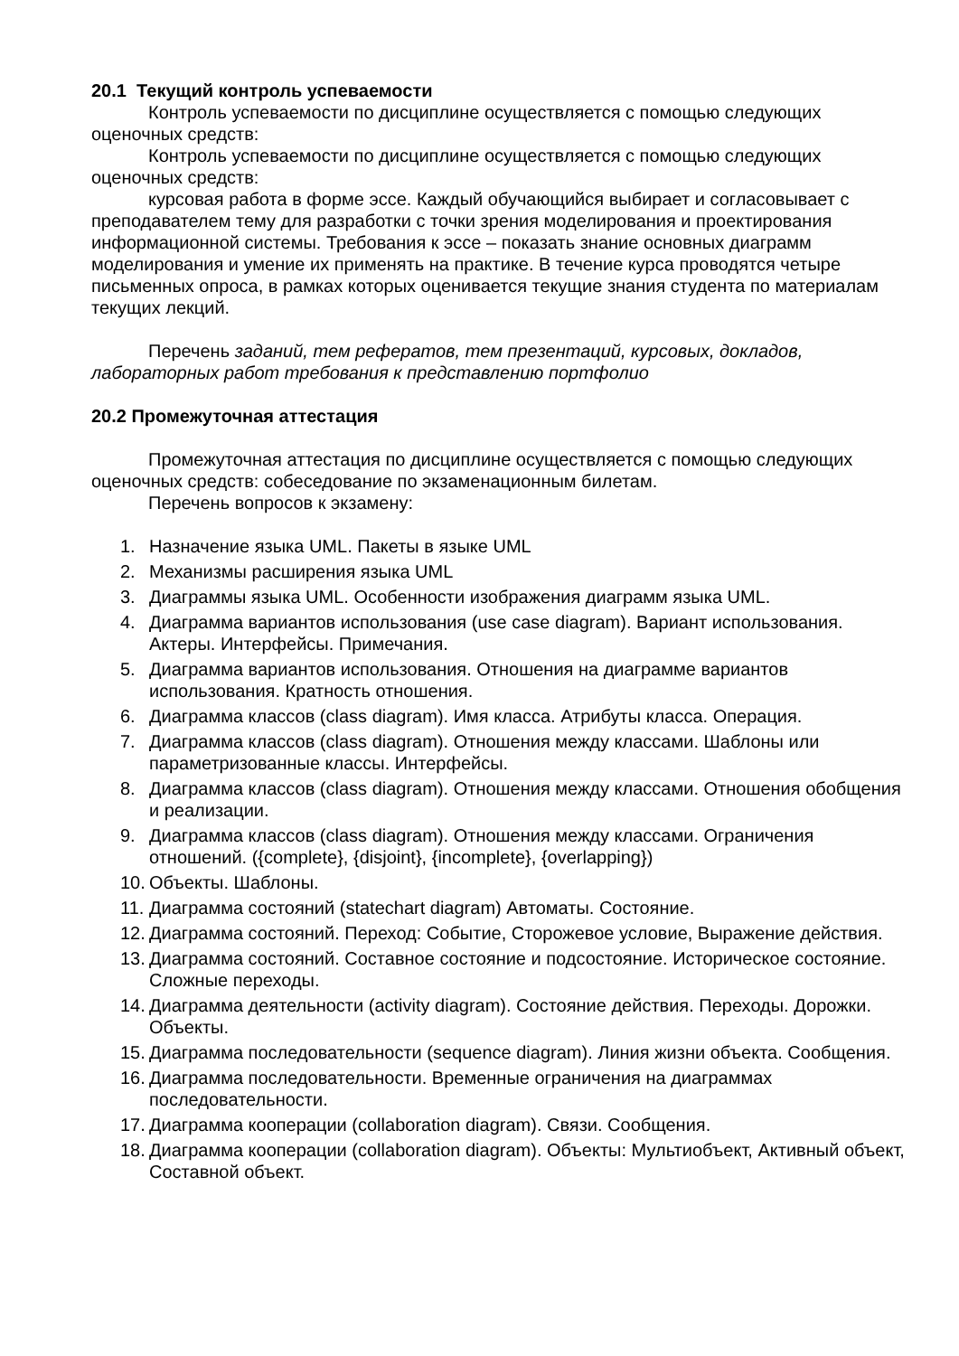20.1 Текущий контроль успеваемости
Контроль успеваемости по дисциплине осуществляется с помощью следующих оценочных средств:
Контроль успеваемости по дисциплине осуществляется с помощью следующих оценочных средств:
курсовая работа в форме эссе. Каждый обучающийся выбирает и согласовывает с преподавателем тему для разработки с точки зрения моделирования и проектирования информационной системы. Требования к эссе – показать знание основных диаграмм моделирования и умение их применять на практике. В течение курса проводятся четыре письменных опроса, в рамках которых оценивается текущие знания студента по материалам текущих лекций.
Перечень заданий, тем рефератов, тем презентаций, курсовых, докладов, лабораторных работ требования к представлению портфолио
20.2 Промежуточная аттестация
Промежуточная аттестация по дисциплине осуществляется с помощью следующих оценочных средств: собеседование по экзаменационным билетам.
Перечень вопросов к экзамену:
1. Назначение языка UML. Пакеты в языке UML
2. Механизмы расширения языка UML
3. Диаграммы языка UML. Особенности изображения диаграмм языка UML.
4. Диаграмма вариантов использования (use case diagram). Вариант использования. Актеры. Интерфейсы. Примечания.
5. Диаграмма вариантов использования. Отношения на диаграмме вариантов использования. Кратность отношения.
6. Диаграмма классов (class diagram). Имя класса. Атрибуты класса. Операция.
7. Диаграмма классов (class diagram). Отношения между классами. Шаблоны или параметризованные классы. Интерфейсы.
8. Диаграмма классов (class diagram). Отношения между классами. Отношения обобщения и реализации.
9. Диаграмма классов (class diagram). Отношения между классами. Ограничения отношений. ({complete}, {disjoint}, {incomplete}, {overlapping})
10. Объекты. Шаблоны.
11. Диаграмма состояний (statechart diagram) Автоматы. Состояние.
12. Диаграмма состояний. Переход: Событие, Сторожевое условие, Выражение действия.
13. Диаграмма состояний. Составное состояние и подсостояние. Историческое состояние. Сложные переходы.
14. Диаграмма деятельности (activity diagram). Состояние действия. Переходы. Дорожки. Объекты.
15. Диаграмма последовательности (sequence diagram). Линия жизни объекта. Сообщения.
16. Диаграмма последовательности. Временные ограничения на диаграммах последовательности.
17. Диаграмма кооперации (collaboration diagram). Связи. Сообщения.
18. Диаграмма кооперации (collaboration diagram). Объекты: Мультиобъект, Активный объект, Составной объект.